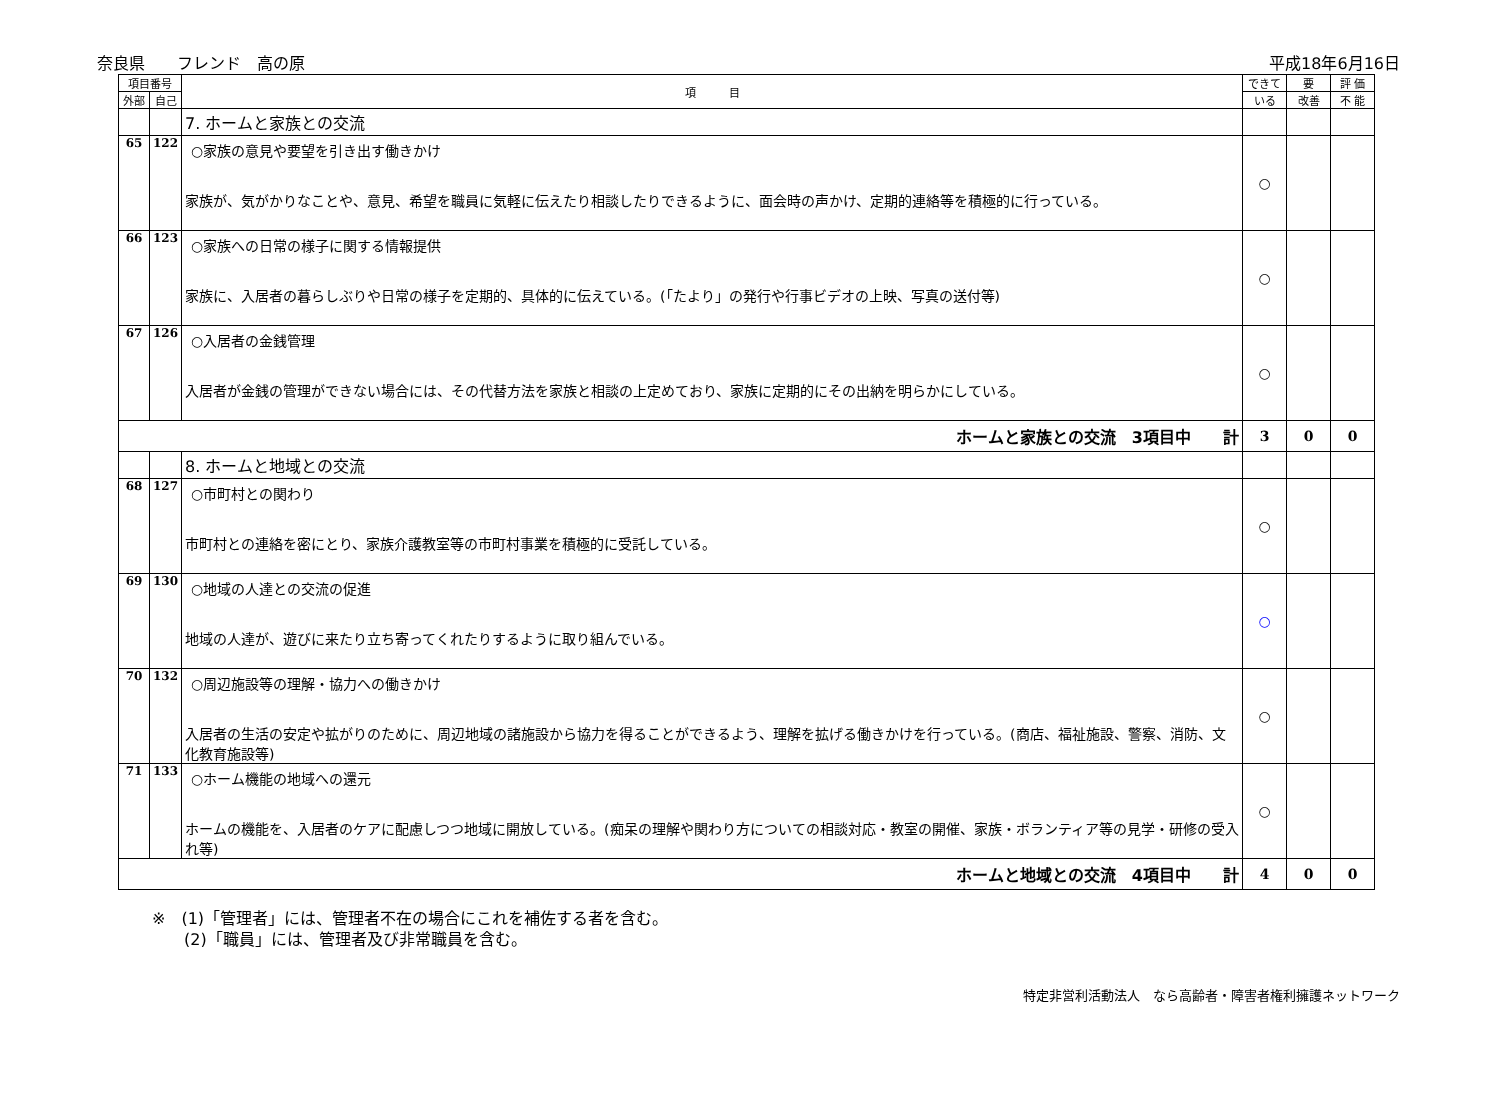奈良県　　フレンド　高の原 平成18年6月16日
| 項目番号 | | 項 目 | できて | 要 | 評 価 |
| --- | --- | --- | --- | --- | --- |
| 外部 | 自己 | | いる | 改善 | 不 能 |
| | | 7. ホームと家族との交流 | | | |
| 65 | 122 | ○家族の意見や要望を引き出す働きかけ 家族が、気がかりなことや、意見、希望を職員に気軽に伝えたり相談したりできるように、面会時の声かけ、定期的連絡等を積極的に行っている。 | ○ | | |
| 66 | 123 | ○家族への日常の様子に関する情報提供 家族に、入居者の暮らしぶりや日常の様子を定期的、具体的に伝えている。(「たより」の発行や行事ビデオの上映、写真の送付等) | ○ | | |
| 67 | 126 | ○入居者の金銭管理 入居者が金銭の管理ができない場合には、その代替方法を家族と相談の上定めており、家族に定期的にその出納を明らかにしている。 | ○ | | |
| ホームと家族との交流 3項目中 計 | | | 3 | 0 | 0 |
| | | 8. ホームと地域との交流 | | | |
| 68 | 127 | ○市町村との関わり 市町村との連絡を密にとり、家族介護教室等の市町村事業を積極的に受託している。 | ○ | | |
| 69 | 130 | ○地域の人達との交流の促進 地域の人達が、遊びに来たり立ち寄ってくれたりするように取り組んでいる。 | ○ | | |
| 70 | 132 | ○周辺施設等の理解・協力への働きかけ 入居者の生活の安定や拡がりのために、周辺地域の諸施設から協力を得ることができるよう、理解を拡げる働きかけを行っている。(商店、福祉施設、警察、消防、文化教育施設等) | ○ | | |
| 71 | 133 | ○ホーム機能の地域への還元 ホームの機能を、入居者のケアに配慮しつつ地域に開放している。(痴呆の理解や関わり方についての相談対応・教室の開催、家族・ボランティア等の見学・研修の受入れ等) | ○ | | |
| ホームと地域との交流 4項目中 計 | | | 4 | 0 | 0 |
※　(1)「管理者」には、管理者不在の場合にこれを補佐する者を含む。
　　(2)「職員」には、管理者及び非常職員を含む。
特定非営利活動法人　なら高齢者・障害者権利擁護ネットワーク